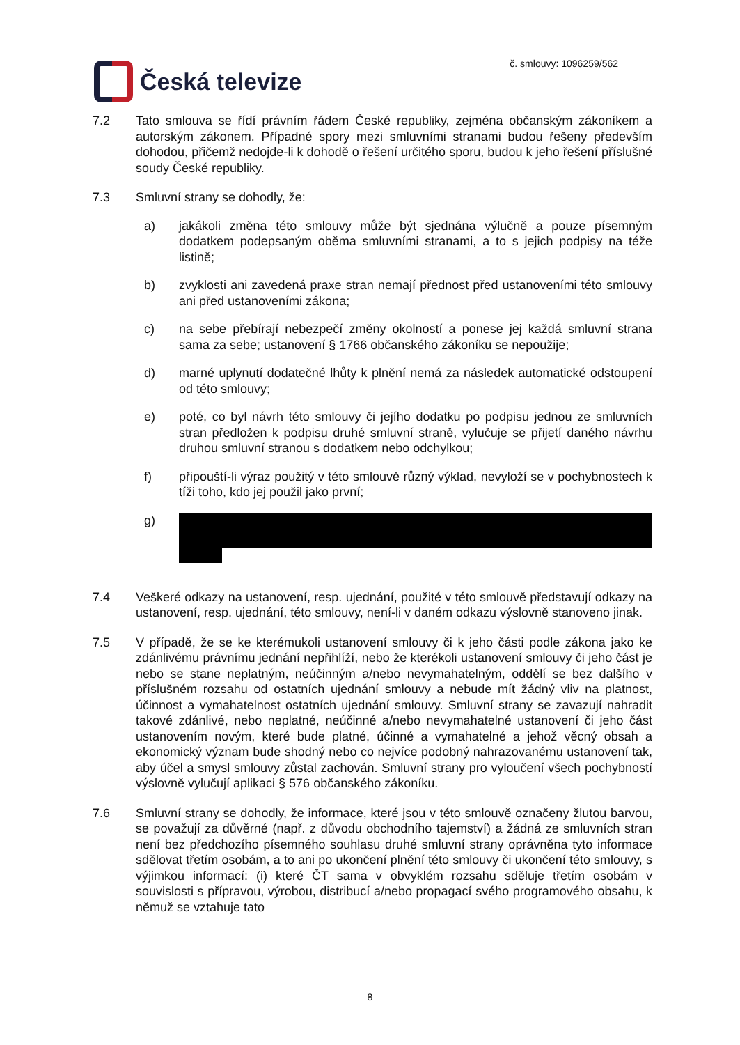Česká televize
č. smlouvy: 1096259/562
7.2 Tato smlouva se řídí právním řádem České republiky, zejména občanským zákoníkem a autorským zákonem. Případné spory mezi smluvními stranami budou řešeny především dohodou, přičemž nedojde-li k dohodě o řešení určitého sporu, budou k jeho řešení příslušné soudy České republiky.
7.3 Smluvní strany se dohodly, že:
a) jakákoli změna této smlouvy může být sjednána výlučně a pouze písemným dodatkem podepsaným oběma smluvními stranami, a to s jejich podpisy na téže listině;
b) zvyklosti ani zavedená praxe stran nemají přednost před ustanoveními této smlouvy ani před ustanoveními zákona;
c) na sebe přebírají nebezpečí změny okolností a ponese jej každá smluvní strana sama za sebe; ustanovení § 1766 občanského zákoníku se nepoužije;
d) marné uplynutí dodatečné lhůty k plnění nemá za následek automatické odstoupení od této smlouvy;
e) poté, co byl návrh této smlouvy či jejího dodatku po podpisu jednou ze smluvních stran předložen k podpisu druhé smluvní straně, vylučuje se přijetí daného návrhu druhou smluvní stranou s dodatkem nebo odchylkou;
f) připouští-li výraz použitý v této smlouvě různý výklad, nevyloží se v pochybnostech k tíži toho, kdo jej použil jako první;
g)
7.4 Veškeré odkazy na ustanovení, resp. ujednání, použité v této smlouvě představují odkazy na ustanovení, resp. ujednání, této smlouvy, není-li v daném odkazu výslovně stanoveno jinak.
7.5 V případě, že se ke kterémukoli ustanovení smlouvy či k jeho části podle zákona jako ke zdánlivému právnímu jednání nepřihlíží, nebo že kterékoli ustanovení smlouvy či jeho část je nebo se stane neplatným, neúčinným a/nebo nevymahatelným, oddělí se bez dalšího v příslušném rozsahu od ostatních ujednání smlouvy a nebude mít žádný vliv na platnost, účinnost a vymahatelnost ostatních ujednání smlouvy. Smluvní strany se zavazují nahradit takové zdánlivé, nebo neplatné, neúčinné a/nebo nevymahatelné ustanovení či jeho část ustanovením novým, které bude platné, účinné a vymahatelné a jehož věcný obsah a ekonomický význam bude shodný nebo co nejvíce podobný nahrazovanému ustanovení tak, aby účel a smysl smlouvy zůstal zachován. Smluvní strany pro vyloučení všech pochybností výslovně vylučují aplikaci § 576 občanského zákoníku.
7.6 Smluvní strany se dohodly, že informace, které jsou v této smlouvě označeny žlutou barvou, se považují za důvěrné (např. z důvodu obchodního tajemství) a žádná ze smluvních stran není bez předchozího písemného souhlasu druhé smluvní strany oprávněna tyto informace sdělovat třetím osobám, a to ani po ukončení plnění této smlouvy či ukončení této smlouvy, s výjimkou informací: (i) které ČT sama v obvyklém rozsahu sděluje třetím osobám v souvislosti s přípravou, výrobou, distribucí a/nebo propagací svého programového obsahu, k němuž se vztahuje tato
8